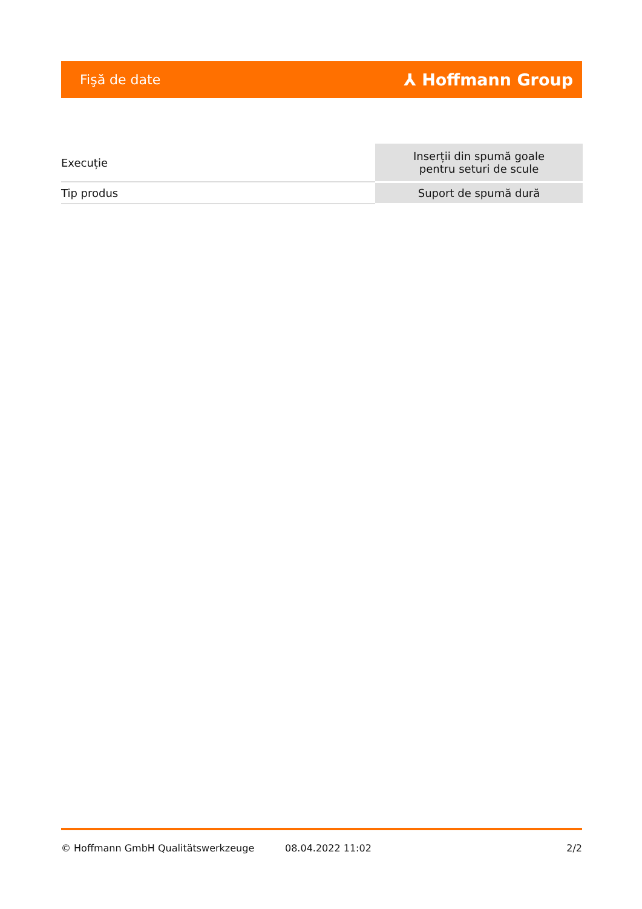Fişă de date ⅄ Hoffmann Group
| Execuție | Inserții din spumă goale pentru seturi de scule |
| Tip produs | Suport de spumă dură |
© Hoffmann GmbH Qualitätswerkzeuge 08.04.2022 11:02 2/2